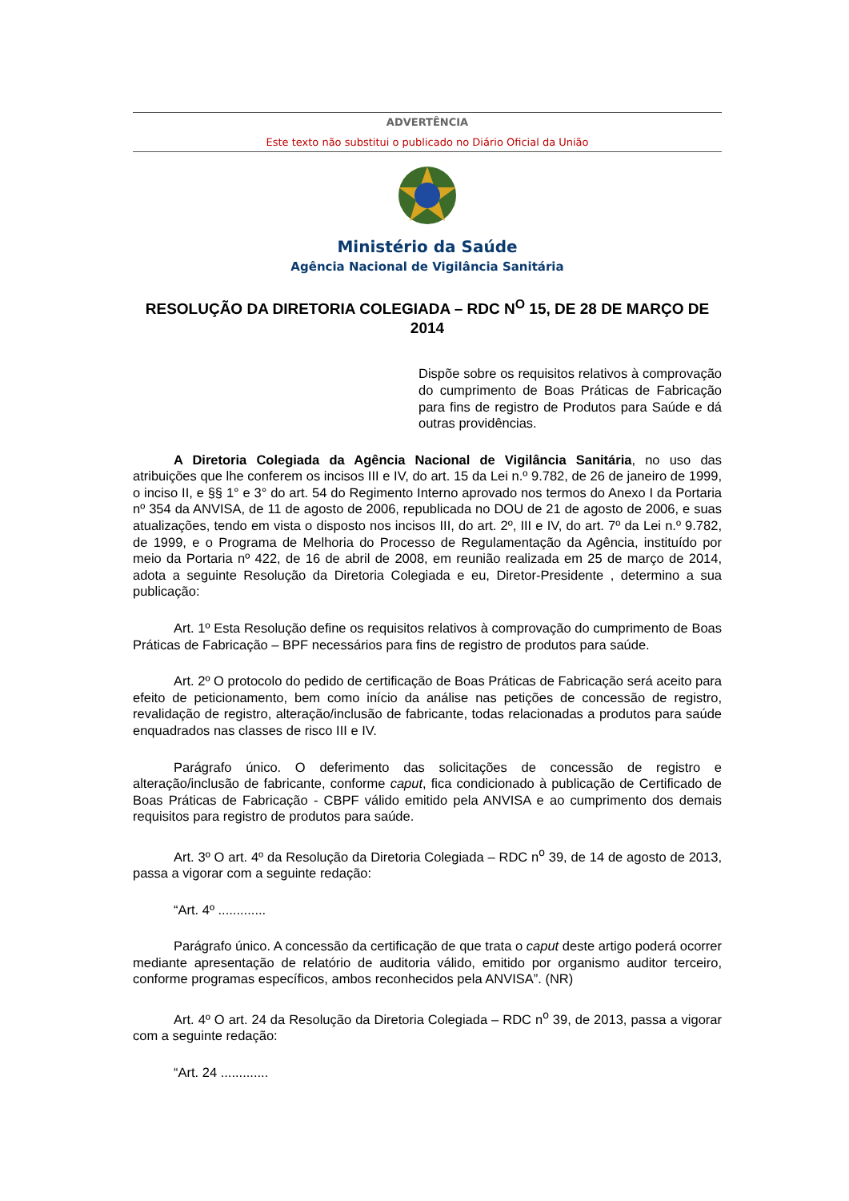ADVERTÊNCIA
Este texto não substitui o publicado no Diário Oficial da União
Ministério da Saúde
Agência Nacional de Vigilância Sanitária
RESOLUÇÃO DA DIRETORIA COLEGIADA – RDC N<sup>O</sup> 15, DE 28 DE MARÇO DE 2014
Dispõe sobre os requisitos relativos à comprovação do cumprimento de Boas Práticas de Fabricação para fins de registro de Produtos para Saúde e dá outras providências.
A Diretoria Colegiada da Agência Nacional de Vigilância Sanitária, no uso das atribuições que lhe conferem os incisos III e IV, do art. 15 da Lei n.º 9.782, de 26 de janeiro de 1999, o inciso II, e §§ 1° e 3° do art. 54 do Regimento Interno aprovado nos termos do Anexo I da Portaria nº 354 da ANVISA, de 11 de agosto de 2006, republicada no DOU de 21 de agosto de 2006, e suas atualizações, tendo em vista o disposto nos incisos III, do art. 2º, III e IV, do art. 7º da Lei n.º 9.782, de 1999, e o Programa de Melhoria do Processo de Regulamentação da Agência, instituído por meio da Portaria nº 422, de 16 de abril de 2008, em reunião realizada em 25 de março de 2014, adota a seguinte Resolução da Diretoria Colegiada e eu, Diretor-Presidente , determino a sua publicação:
Art. 1º Esta Resolução define os requisitos relativos à comprovação do cumprimento de Boas Práticas de Fabricação – BPF necessários para fins de registro de produtos para saúde.
Art. 2º O protocolo do pedido de certificação de Boas Práticas de Fabricação será aceito para efeito de peticionamento, bem como início da análise nas petições de concessão de registro, revalidação de registro, alteração/inclusão de fabricante, todas relacionadas a produtos para saúde enquadrados nas classes de risco III e IV.
Parágrafo único. O deferimento das solicitações de concessão de registro e alteração/inclusão de fabricante, conforme caput, fica condicionado à publicação de Certificado de Boas Práticas de Fabricação - CBPF válido emitido pela ANVISA e ao cumprimento dos demais requisitos para registro de produtos para saúde.
Art. 3º O art. 4º da Resolução da Diretoria Colegiada – RDC n<sup>o</sup> 39, de 14 de agosto de 2013, passa a vigorar com a seguinte redação:
“Art. 4º .............
Parágrafo único. A concessão da certificação de que trata o caput deste artigo poderá ocorrer mediante apresentação de relatório de auditoria válido, emitido por organismo auditor terceiro, conforme programas específicos, ambos reconhecidos pela ANVISA”. (NR)
Art. 4º O art. 24 da Resolução da Diretoria Colegiada – RDC n<sup>o</sup> 39, de 2013, passa a vigorar com a seguinte redação:
“Art. 24 .............